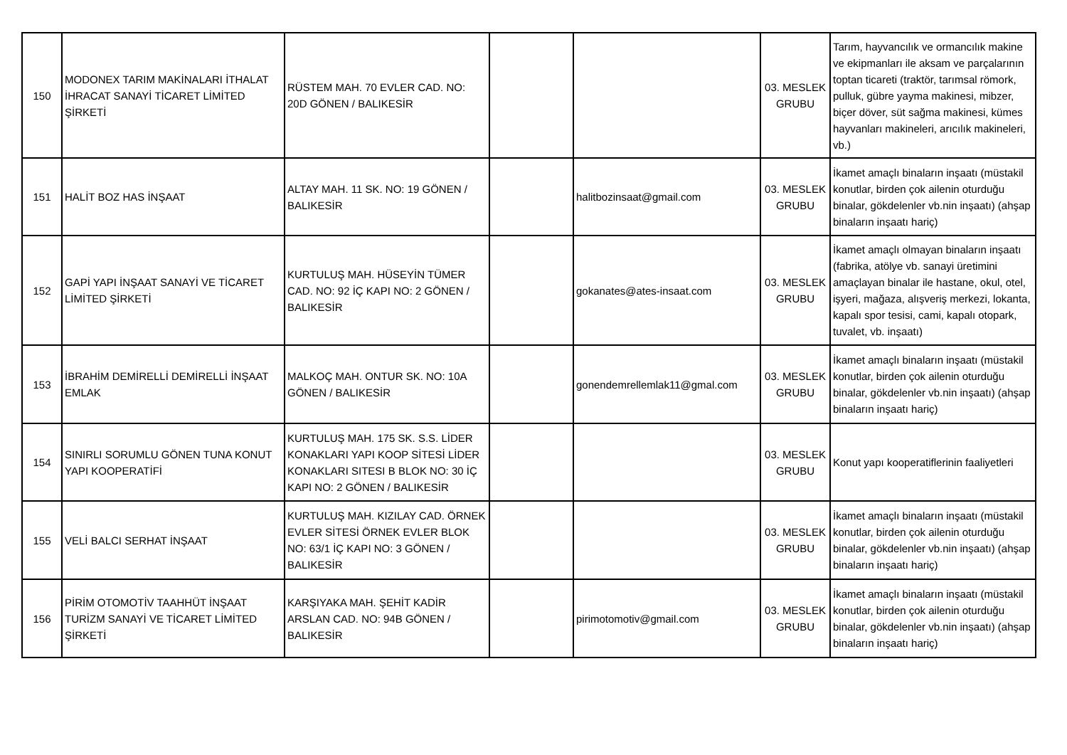| 150 | MODONEX TARIM MAKİNALARI İTHALAT İHRACAT SANAYİ TİCARET LİMİTED ŞİRKETİ | RÜSTEM MAH. 70 EVLER CAD. NO: 20D GÖNEN / BALIKESİR | | | 03. MESLEK GRUBU | Tarım, hayvancılık ve ormancılık makine ve ekipmanları ile aksam ve parçalarının toptan ticareti (traktör, tarımsal römork, pulluk, gübre yayma makinesi, mibzer, biçer döver, süt sağma makinesi, kümes hayvanları makineleri, arıcılık makineleri, vb.) |
| 151 | HALİT BOZ HAS İNŞAAT | ALTAY MAH. 11 SK. NO: 19 GÖNEN / BALIKESİR | | halitbozinsaat@gmail.com | 03. MESLEK GRUBU | İkamet amaçlı binaların inşaatı (müstakil konutlar, birden çok ailenin oturduğu binalar, gökdelenler vb.nin inşaatı) (ahşap binaların inşaatı hariç) |
| 152 | GAPİ YAPI İNŞAAT SANAYİ VE TİCARET LİMİTED ŞİRKETİ | KURTULUŞ MAH. HÜSEYİN TÜMER CAD. NO: 92 İÇ KAPI NO: 2 GÖNEN / BALIKESİR | | gokanates@ates-insaat.com | 03. MESLEK GRUBU | İkamet amaçlı olmayan binaların inşaatı (fabrika, atölye vb. sanayi üretimini amaçlayan binalar ile hastane, okul, otel, işyeri, mağaza, alışveriş merkezi, lokanta, kapalı spor tesisi, cami, kapalı otopark, tuvalet, vb. inşaatı) |
| 153 | İBRAHİM DEMİRELLİ DEMİRELLİ İNŞAAT EMLAK | MALKOÇ MAH. ONTUR SK. NO: 10A GÖNEN / BALIKESİR | | gonendemrellemlak11@gmal.com | 03. MESLEK GRUBU | İkamet amaçlı binaların inşaatı (müstakil konutlar, birden çok ailenin oturduğu binalar, gökdelenler vb.nin inşaatı) (ahşap binaların inşaatı hariç) |
| 154 | SINIRLI SORUMLU GÖNEN TUNA KONUT YAPI KOOPERATİFİ | KURTULUŞ MAH. 175 SK. S.S. LİDER KONAKLARI YAPI KOOP SİTESİ LİDER KONAKLARI SITESI B BLOK NO: 30 İÇ KAPI NO: 2 GÖNEN / BALIKESİR | | | 03. MESLEK GRUBU | Konut yapı kooperatiflerinin faaliyetleri |
| 155 | VELİ BALCI SERHAT İNŞAAT | KURTULUŞ MAH. KIZILAY CAD. ÖRNEK EVLER SİTESİ ÖRNEK EVLER BLOK NO: 63/1 İÇ KAPI NO: 3 GÖNEN / BALIKESİR | | | 03. MESLEK GRUBU | İkamet amaçlı binaların inşaatı (müstakil konutlar, birden çok ailenin oturduğu binalar, gökdelenler vb.nin inşaatı) (ahşap binaların inşaatı hariç) |
| 156 | PİRİM OTOMOTİV TAAHHÜT İNŞAAT TURİZM SANAYİ VE TİCARET LİMİTED ŞİRKETİ | KARŞIYAKA MAH. ŞEHİT KADİR ARSLAN CAD. NO: 94B GÖNEN / BALIKESİR | | pirimotomotiv@gmail.com | 03. MESLEK GRUBU | İkamet amaçlı binaların inşaatı (müstakil konutlar, birden çok ailenin oturduğu binalar, gökdelenler vb.nin inşaatı) (ahşap binaların inşaatı hariç) |